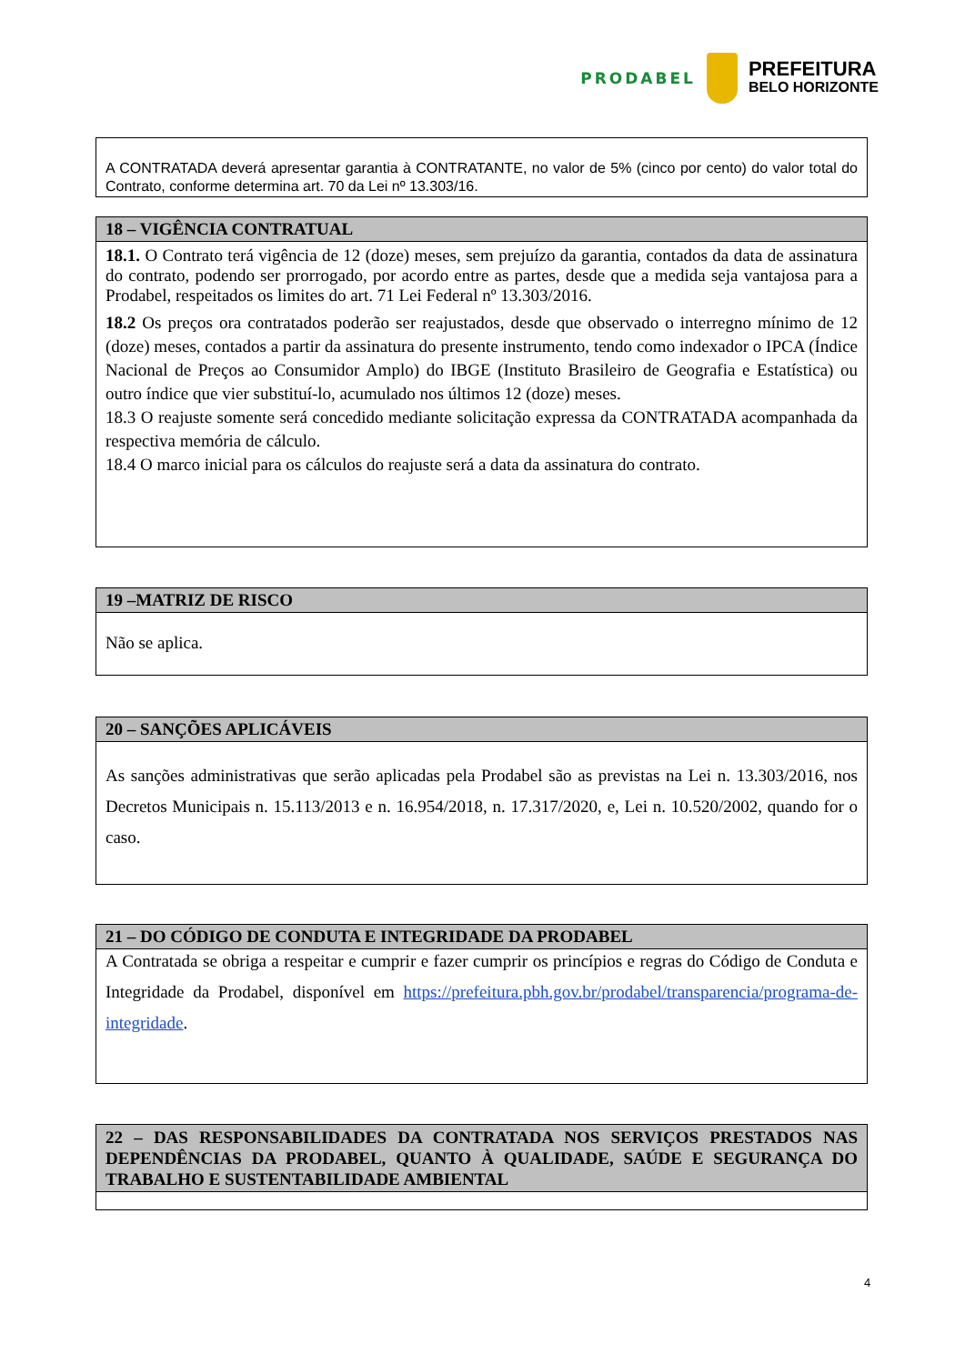PRODABEL
PREFEITURA
BELO HORIZONTE
A CONTRATADA deverá apresentar garantia à CONTRATANTE, no valor de 5% (cinco por cento) do valor total do Contrato, conforme determina art. 70 da Lei nº 13.303/16.
18 – VIGÊNCIA CONTRATUAL
18.1. O Contrato terá vigência de 12 (doze) meses, sem prejuízo da garantia, contados da data de assinatura do contrato, podendo ser prorrogado, por acordo entre as partes, desde que a medida seja vantajosa para a Prodabel, respeitados os limites do art. 71 Lei Federal nº 13.303/2016.
18.2 Os preços ora contratados poderão ser reajustados, desde que observado o interregno mínimo de 12 (doze) meses, contados a partir da assinatura do presente instrumento, tendo como indexador o IPCA (Índice Nacional de Preços ao Consumidor Amplo) do IBGE (Instituto Brasileiro de Geografia e Estatística) ou outro índice que vier substituí-lo, acumulado nos últimos 12 (doze) meses.
18.3 O reajuste somente será concedido mediante solicitação expressa da CONTRATADA acompanhada da respectiva memória de cálculo.
18.4 O marco inicial para os cálculos do reajuste será a data da assinatura do contrato.
19 –MATRIZ DE RISCO
Não se aplica.
20 – SANÇÕES APLICÁVEIS
As sanções administrativas que serão aplicadas pela Prodabel são as previstas na Lei n. 13.303/2016, nos Decretos Municipais n. 15.113/2013 e n. 16.954/2018, n. 17.317/2020, e, Lei n. 10.520/2002, quando for o caso.
21 – DO CÓDIGO DE CONDUTA E INTEGRIDADE DA PRODABEL
A Contratada se obriga a respeitar e cumprir e fazer cumprir os princípios e regras do Código de Conduta e Integridade da Prodabel, disponível em https://prefeitura.pbh.gov.br/prodabel/transparencia/programa-de-integridade.
22 – DAS RESPONSABILIDADES DA CONTRATADA NOS SERVIÇOS PRESTADOS NAS DEPENDÊNCIAS DA PRODABEL, QUANTO À QUALIDADE, SAÚDE E SEGURANÇA DO TRABALHO E SUSTENTABILIDADE AMBIENTAL
4